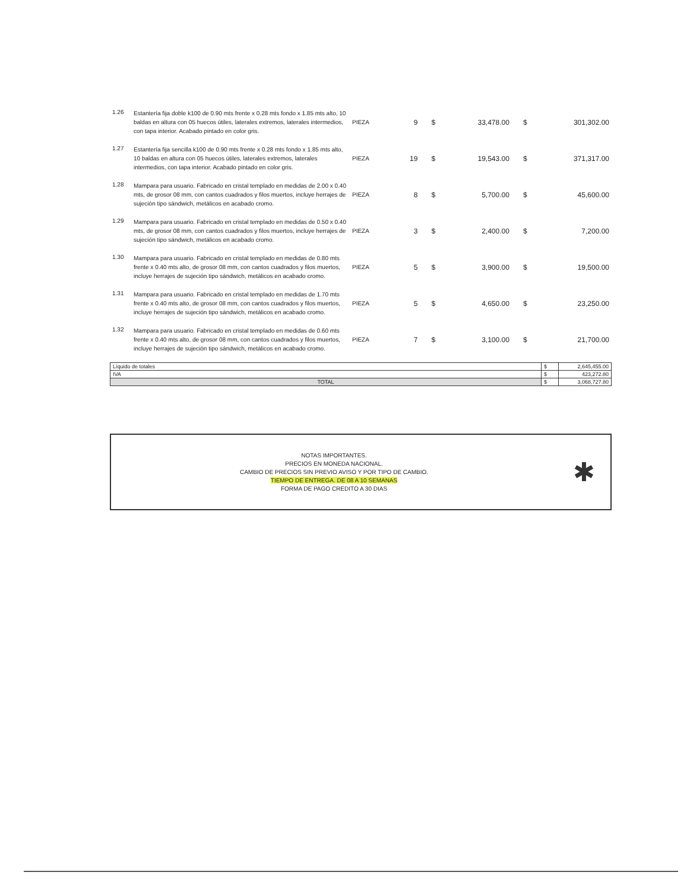| 1.26 | Estantería fija doble k100 de 0.90 mts frente x 0.28 mts fondo x 1.85 mts alto, 10 baldas en altura con 05 huecos útiles, laterales extremos, laterales intermedios, con tapa interior. Acabado pintado en color gris. | PIEZA | 9 | $ | 33,478.00 | $ | 301,302.00 |
| 1.27 | Estantería fija sencilla k100 de 0.90 mts frente x 0.28 mts fondo x 1.85 mts alto, 10 baldas en altura con 05 huecos útiles, laterales extremos, laterales intermedios, con tapa interior. Acabado pintado en color gris. | PIEZA | 19 | $ | 19,543.00 | $ | 371,317.00 |
| 1.28 | Mampara para usuario. Fabricado en cristal templado en medidas de 2.00 x 0.40 mts, de grosor 08 mm, con cantos cuadrados y filos muertos, incluye herrajes de sujeción tipo sándwich, metálicos en acabado cromo. | PIEZA | 8 | $ | 5,700.00 | $ | 45,600.00 |
| 1.29 | Mampara para usuario. Fabricado en cristal templado en medidas de 0.50 x 0.40 mts, de grosor 08 mm, con cantos cuadrados y filos muertos, incluye herrajes de sujeción tipo sándwich, metálicos en acabado cromo. | PIEZA | 3 | $ | 2,400.00 | $ | 7,200.00 |
| 1.30 | Mampara para usuario. Fabricado en cristal templado en medidas de 0.80 mts frente x 0.40 mts alto, de grosor 08 mm, con cantos cuadrados y filos muertos, incluye herrajes de sujeción tipo sándwich, metálicos en acabado cromo. | PIEZA | 5 | $ | 3,900.00 | $ | 19,500.00 |
| 1.31 | Mampara para usuario. Fabricado en cristal templado en medidas de 1.70 mts frente x 0.40 mts alto, de grosor 08 mm, con cantos cuadrados y filos muertos, incluye herrajes de sujeción tipo sándwich, metálicos en acabado cromo. | PIEZA | 5 | $ | 4,650.00 | $ | 23,250.00 |
| 1.32 | Mampara para usuario. Fabricado en cristal templado en medidas de 0.60 mts frente x 0.40 mts alto, de grosor 08 mm, con cantos cuadrados y filos muertos, incluye herrajes de sujeción tipo sándwich, metálicos en acabado cromo. | PIEZA | 7 | $ | 3,100.00 | $ | 21,700.00 |
| Líquido de totales | $ | 2,645,455.00 |
| IVA | $ | 423,272.80 |
| TOTAL | $ | 3,068,727.80 |
NOTAS IMPORTANTES.
PRECIOS EN MONEDA NACIONAL.
CAMBIO DE PRECIOS SIN PREVIO AVISO Y POR TIPO DE CAMBIO.
TIEMPO DE ENTREGA. DE 08 A 10 SEMANAS
FORMA DE PAGO CREDITO A 30 DIAS
✱